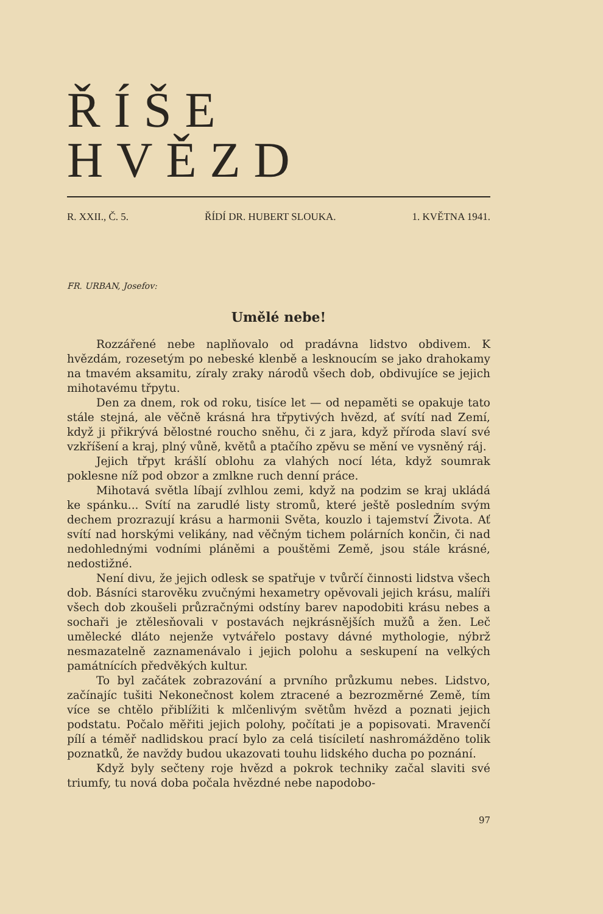ŘÍŠE HVĚZD
R. XXII., Č. 5. ŘÍDÍ DR. HUBERT SLOUKA. 1. KVĚTNA 1941.
FR. URBAN, Josefov:
Umělé nebe!
Rozzářené nebe naplňovalo od pradávna lidstvo obdivem. K hvězdám, rozesetým po nebeské klenbě a lesknoucím se jako drahokamy na tmavém aksamitu, zíraly zraky národů všech dob, obdivujíce se jejich mihotavému třpytu.
Den za dnem, rok od roku, tisíce let — od nepaměti se opakuje tato stále stejná, ale věčně krásná hra třpytivých hvězd, ať svítí nad Zemí, když ji přikrývá bělostné roucho sněhu, či z jara, když příroda slaví své vzkříšení a kraj, plný vůně, květů a ptačího zpěvu se mění ve vysněný ráj.
Jejich třpyt krášlí oblohu za vlahých nocí léta, když soumrak poklesne níž pod obzor a zmlkne ruch denní práce.
Mihotavá světla líbají zvlhlou zemi, když na podzim se kraj ukládá ke spánku... Svítí na zarudlé listy stromů, které ještě posledním svým dechem prozrazují krásu a harmonii Světa, kouzlo i tajemství Života. Ať svítí nad horskými velikány, nad věčným tichem polárních končin, či nad nedohlednými vodními pláněmi a pouštěmi Země, jsou stále krásné, nedostižné.
Není divu, že jejich odlesk se spatřuje v tvůrčí činnosti lidstva všech dob. Básníci starověku zvučnými hexametry opěvovali jejich krásu, malíři všech dob zkoušeli průzračnými odstíny barev napodobiti krásu nebes a sochaři je ztělesňovali v postavách nejkrásnějších mužů a žen. Leč umělecké dláto nejenže vytvářelo postavy dávné mythologie, nýbrž nesmazatelně zaznamenávalo i jejich polohu a seskupení na velkých památnících předvěkých kultur.
To byl začátek zobrazování a prvního průzkumu nebes. Lidstvo, začínajíc tušiti Nekonečnost kolem ztracené a bezrozměrné Země, tím více se chtělo přiblížiti k mlčenlivým světům hvězd a poznati jejich podstatu. Počalo měřiti jejich polohy, počítati je a popisovati. Mravenčí pílí a téměř nadlidskou prací bylo za celá tisíciletí nashromážděno tolik poznatků, že navždy budou ukazovati touhu lidského ducha po poznání.
Když byly sečteny roje hvězd a pokrok techniky začal slaviti své triumfy, tu nová doba počala hvězdné nebe napodobo-
97